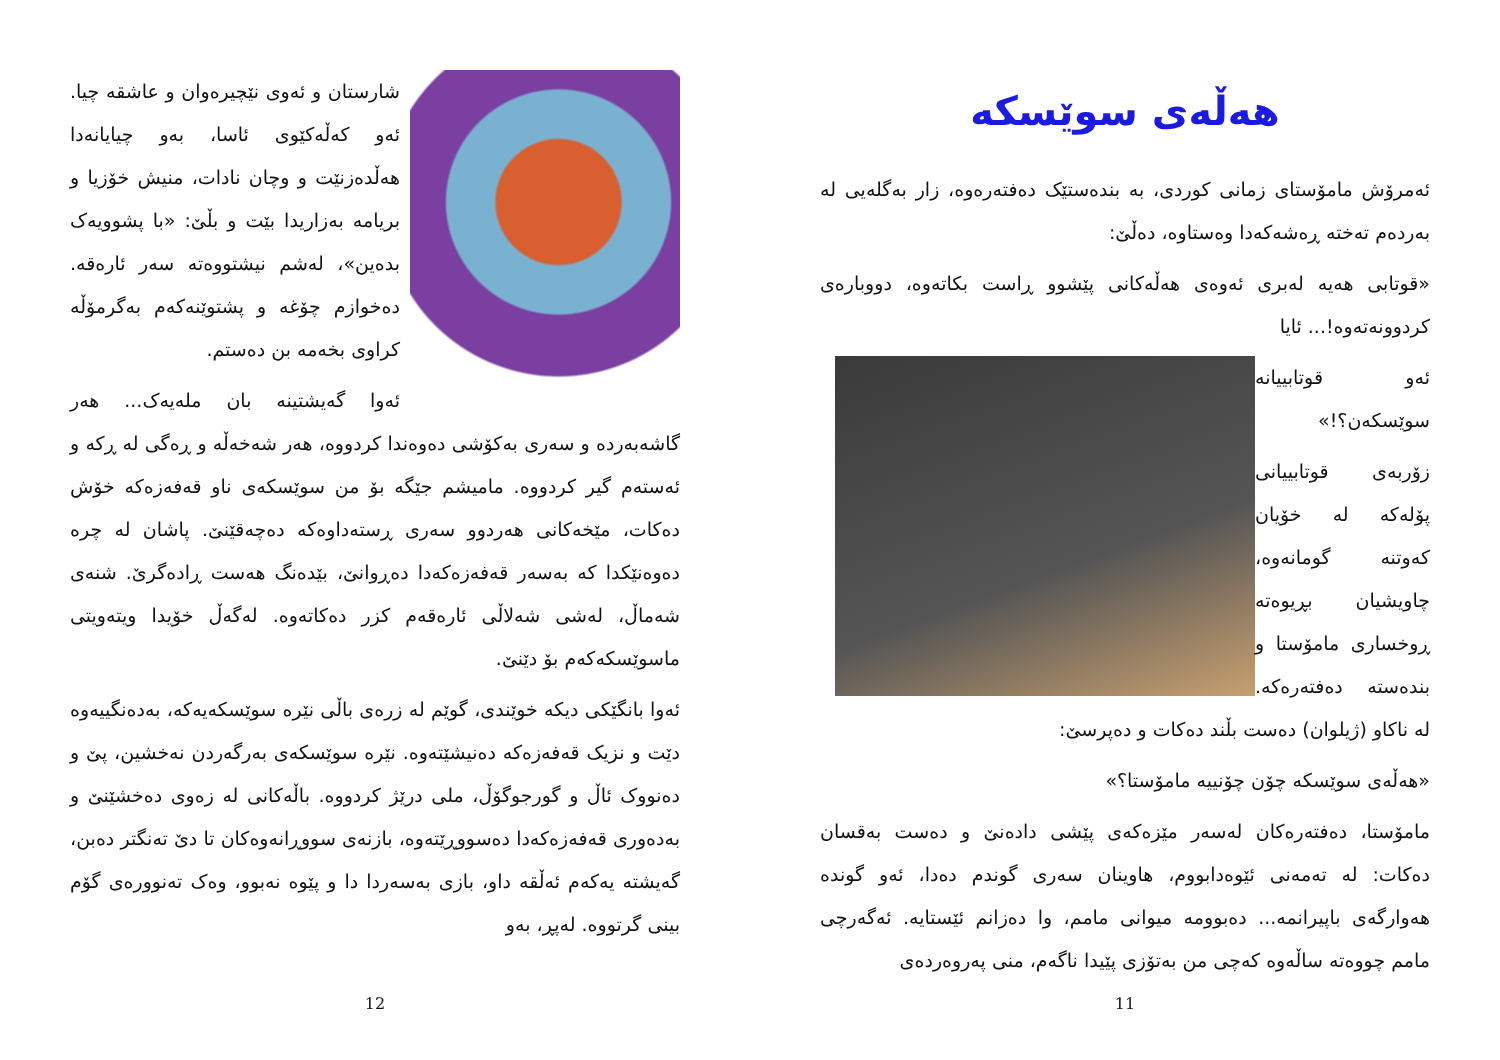هەڵەی سوێسکە
ئەمرۆش مامۆستای زمانی کوردی، بە بندەستێک دەفتەرەوە، زار بەگلەیی لە بەردەم تەختە ڕەشەکەدا وەستاوە، دەڵێ:
«قوتابی هەیە لەبری ئەوەی هەڵەکانی پێشوو ڕاست بکاتەوە، دووبارەی کردوونەتەوە!... ئایا
ئەو قوتابییانە سوێسکەن؟!»
زۆربەی قوتابییانی پۆلەکە لە خۆیان کەوتنە گومانەوە، چاویشیان بڕیوەتە ڕوخساری مامۆستا و بندەستە دەفتەرەکە. لە ناکاو (ژیلوان) دەست بڵند دەکات و دەپرسێ:
«هەڵەی سوێسکە چۆن چۆنییە مامۆستا؟»
مامۆستا، دەفتەرەکان لەسەر مێزەکەی پێشی دادەنێ و دەست بەقسان دەکات: لە تەمەنی ئێوەدابووم، هاوینان سەری گوندم دەدا، ئەو گوندە هەوارگەی باپیرانمە... دەبوومە میوانی مامم، وا دەزانم ئێستایە. ئەگەرچی مامم چووەتە ساڵەوە کەچی من بەتۆزی پێیدا ناگەم، منی پەروەردەی
11
شارستان و ئەوی نێچیرەوان و عاشقە چیا. ئەو کەڵەکێوی ئاسا، بەو چیایانەدا هەڵدەزنێت و وچان نادات، منیش خۆزیا و بریامە بەزاریدا بێت و بڵێ: «با پشوویەک بدەین»، لەشم نیشتووەتە سەر ئارەقە. دەخوازم چۆغە و پشتوێنەکەم بەگرمۆڵە کراوی بخەمە بن دەستم.
ئەوا گەیشتینە بان ملەیەک... هەر گاشەبەردە و سەری بەکۆشی دەوەندا کردووە، هەر شەخەڵە و ڕەگی لە ڕکە و ئەستەم گیر کردووە. مامیشم جێگە بۆ من سوێسکەی ناو قەفەزەکە خۆش دەکات، مێخەکانی هەردوو سەری ڕستەداوەکە دەچەقێنێ. پاشان لە چرە دەوەنێکدا کە بەسەر قەفەزەکەدا دەڕوانێ، بێدەنگ هەست ڕادەگرێ. شنەی شەماڵ، لەشی شەلاڵی ئارەقەم کزر دەکاتەوە. لەگەڵ خۆیدا ویتەویتی ماسوێسکەکەم بۆ دێنێ.
ئەوا بانگێکی دیکە خوێندی، گوێم لە زرەی باڵی نێرە سوێسکەیەکە، بەدەنگییەوە دێت و نزیک قەفەزەکە دەنیشێتەوە. نێرە سوێسکەی بەرگەردن نەخشین، پێ و دەنووک ئاڵ و گورجوگۆڵ، ملی درێژ کردووە. باڵەکانی لە زەوی دەخشێنێ و بەدەوری قەفەزەکەدا دەسووڕێتەوە، بازنەی سووڕانەوەکان تا دێ تەنگتر دەبن، گەیشتە یەکەم ئەڵقە داو، بازی بەسەردا دا و پێوە نەبوو، وەک تەنوورەی گۆم بینی گرتووە. لەپڕ، بەو
12